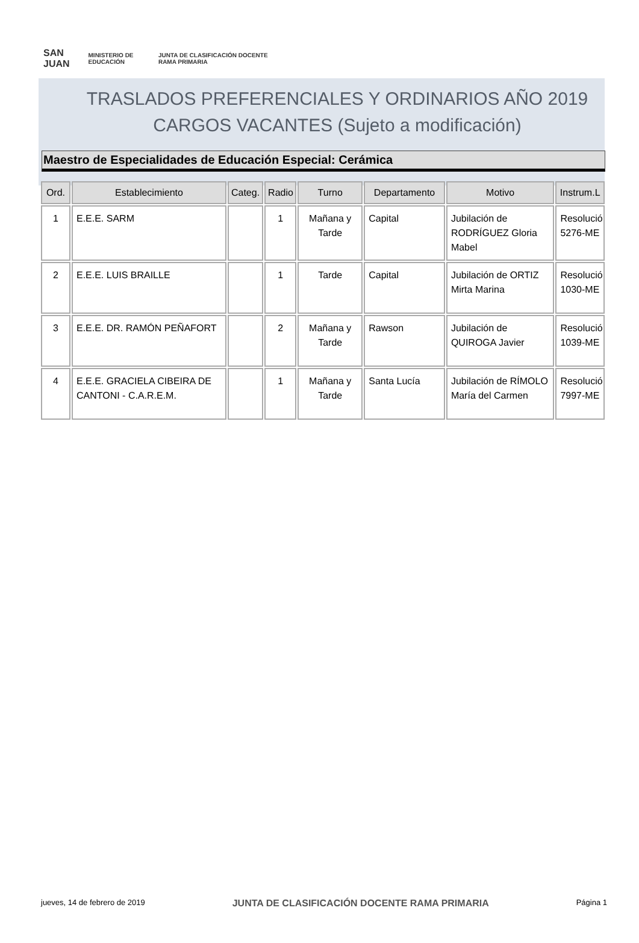SAN JUAN MINISTERIO DE EDUCACIÓN JUNTA DE CLASIFICACIÓN DOCENTE RAMA PRIMARIA
TRASLADOS PREFERENCIALES Y ORDINARIOS AÑO 2019
CARGOS VACANTES (Sujeto a modificación)
Maestro de Especialidades de Educación Especial: Cerámica
| Ord. | Establecimiento | Categ. | Radio | Turno | Departamento | Motivo | Instrum.L |
| --- | --- | --- | --- | --- | --- | --- | --- |
| 1 | E.E.E. SARM | | 1 | Mañana y Tarde | Capital | Jubilación de RODRÍGUEZ Gloria Mabel | Resolució 5276-ME |
| 2 | E.E.E. LUIS BRAILLE | | 1 | Tarde | Capital | Jubilación de ORTIZ Mirta Marina | Resolució 1030-ME |
| 3 | E.E.E. DR. RAMÓN PEÑAFORT | | 2 | Mañana y Tarde | Rawson | Jubilación de QUIROGA Javier | Resolució 1039-ME |
| 4 | E.E.E. GRACIELA CIBEIRA DE CANTONI - C.A.R.E.M. | | 1 | Mañana y Tarde | Santa Lucía | Jubilación de RÍMOLO María del Carmen | Resolució 7997-ME |
jueves, 14 de febrero de 2019 JUNTA DE CLASIFICACIÓN DOCENTE RAMA PRIMARIA Página 1